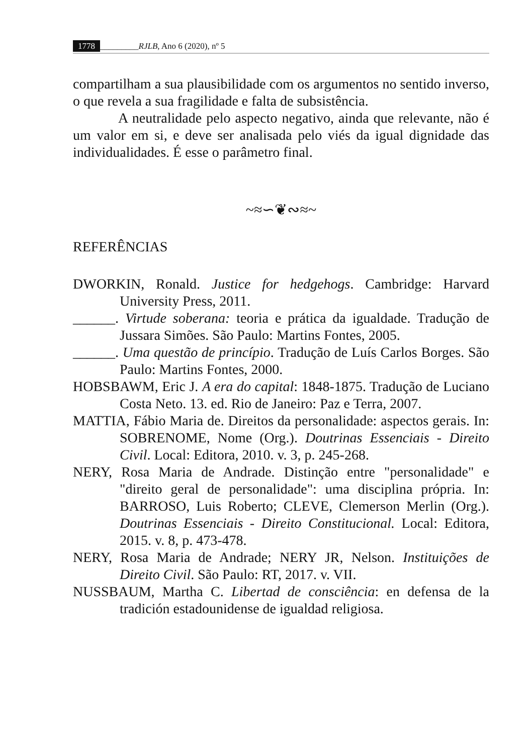1778 _________RJLB, Ano 6 (2020), nº 5
compartilham a sua plausibilidade com os argumentos no sentido inverso, o que revela a sua fragilidade e falta de subsistência.
A neutralidade pelo aspecto negativo, ainda que relevante, não é um valor em si, e deve ser analisada pelo viés da igual dignidade das individualidades. É esse o parâmetro final.
~≈∽❦∾≈~
REFERÊNCIAS
DWORKIN, Ronald. Justice for hedgehogs. Cambridge: Harvard University Press, 2011.
______. Virtude soberana: teoria e prática da igualdade. Tradução de Jussara Simões. São Paulo: Martins Fontes, 2005.
______. Uma questão de princípio. Tradução de Luís Carlos Borges. São Paulo: Martins Fontes, 2000.
HOBSBAWM, Eric J. A era do capital: 1848-1875. Tradução de Luciano Costa Neto. 13. ed. Rio de Janeiro: Paz e Terra, 2007.
MATTIA, Fábio Maria de. Direitos da personalidade: aspectos gerais. In: SOBRENOME, Nome (Org.). Doutrinas Essenciais - Direito Civil. Local: Editora, 2010. v. 3, p. 245-268.
NERY, Rosa Maria de Andrade. Distinção entre "personalidade" e "direito geral de personalidade": uma disciplina própria. In: BARROSO, Luis Roberto; CLEVE, Clemerson Merlin (Org.). Doutrinas Essenciais - Direito Constitucional. Local: Editora, 2015. v. 8, p. 473-478.
NERY, Rosa Maria de Andrade; NERY JR, Nelson. Instituições de Direito Civil. São Paulo: RT, 2017. v. VII.
NUSSBAUM, Martha C. Libertad de consciência: en defensa de la tradición estadounidense de igualdad religiosa.